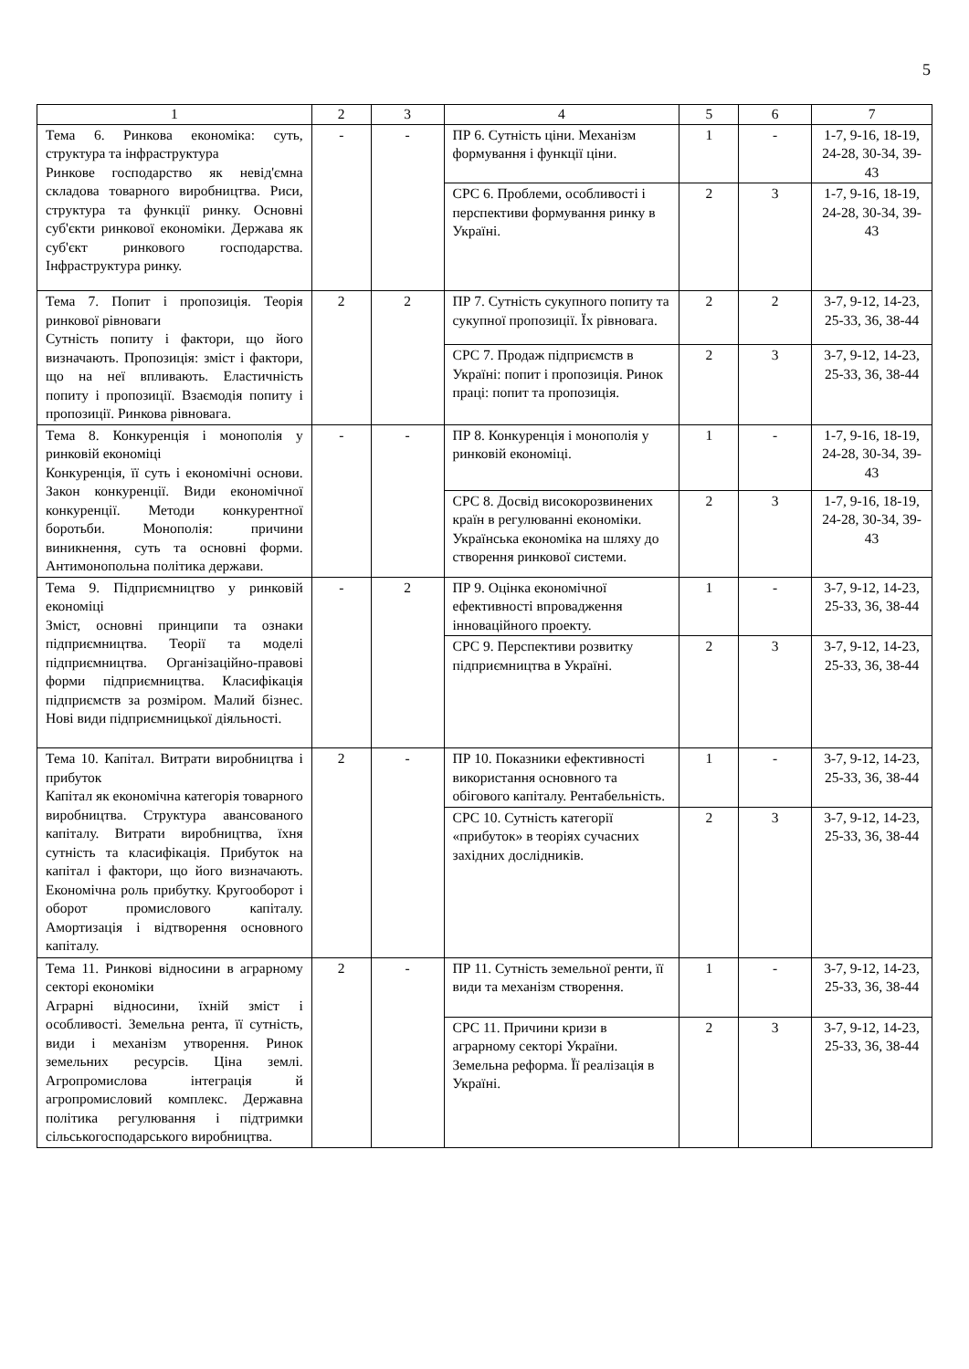5
| 1 | 2 | 3 | 4 | 5 | 6 | 7 |
| --- | --- | --- | --- | --- | --- | --- |
| Тема 6. Ринкова економіка: суть, структура та інфраструктура Ринкове господарство як невід'ємна складова товарного виробництва. Риси, структура та функції ринку. Основні суб'єкти ринкової економіки. Держава як суб'єкт ринкового господарства. Інфраструктура ринку. | - | - | ПР 6. Сутність ціни. Механізм формування і функції ціни. | 1 | - | 1-7, 9-16, 18-19, 24-28, 30-34, 39-43 |
| | | | СРС 6. Проблеми, особливості і перспективи формування ринку в Україні. | 2 | 3 | 1-7, 9-16, 18-19, 24-28, 30-34, 39-43 |
| Тема 7. Попит і пропозиція. Теорія ринкової рівноваги Сутність попиту і фактори, що його визначають. Пропозиція: зміст і фактори, що на неї впливають. Еластичність попиту і пропозиції. Взаємодія попиту і пропозиції. Ринкова рівновага. | 2 | 2 | ПР 7. Сутність сукупного попиту та сукупної пропозиції. Їх рівновага. | 2 | 2 | 3-7, 9-12, 14-23, 25-33, 36, 38-44 |
| | | | СРС 7. Продаж підприємств в Україні: попит і пропозиція. Ринок праці: попит та пропозиція. | 2 | 3 | 3-7, 9-12, 14-23, 25-33, 36, 38-44 |
| Тема 8. Конкуренція і монополія у ринковій економіці Конкуренція, її суть і економічні основи. Закон конкуренції. Види економічної конкуренції. Методи конкурентної боротьби. Монополія: причини виникнення, суть та основні форми. Антимонопольна політика держави. | - | - | ПР 8. Конкуренція і монополія у ринковій економіці. | 1 | - | 1-7, 9-16, 18-19, 24-28, 30-34, 39-43 |
| | | | СРС 8. Досвід високорозвинених країн в регулюванні економіки. Українська економіка на шляху до створення ринкової системи. | 2 | 3 | 1-7, 9-16, 18-19, 24-28, 30-34, 39-43 |
| Тема 9. Підприємництво у ринковій економіці Зміст, основні принципи та ознаки підприємництва. Теорії та моделі підприємництва. Організаційно-правові форми підприємництва. Класифікація підприємств за розміром. Малий бізнес. Нові види підприємницької діяльності. | - | 2 | ПР 9. Оцінка економічної ефективності впровадження інноваційного проекту. | 1 | - | 3-7, 9-12, 14-23, 25-33, 36, 38-44 |
| | | | СРС 9. Перспективи розвитку підприємництва в Україні. | 2 | 3 | 3-7, 9-12, 14-23, 25-33, 36, 38-44 |
| Тема 10. Капітал. Витрати виробництва і прибуток Капітал як економічна категорія товарного виробництва. Структура авансованого капіталу. Витрати виробництва, їхня сутність та класифікація. Прибуток на капітал і фактори, що його визначають. Економічна роль прибутку. Кругооборот і оборот промислового капіталу. Амортизація і відтворення основного капіталу. | 2 | - | ПР 10. Показники ефективності використання основного та обігового капіталу. Рентабельність. | 1 | - | 3-7, 9-12, 14-23, 25-33, 36, 38-44 |
| | | | СРС 10. Сутність категорії «прибуток» в теоріях сучасних західних дослідників. | 2 | 3 | 3-7, 9-12, 14-23, 25-33, 36, 38-44 |
| Тема 11. Ринкові відносини в аграрному секторі економіки Аграрні відносини, їхній зміст і особливості. Земельна рента, її сутність, види і механізм утворення. Ринок земельних ресурсів. Ціна землі. Агропромислова інтеграція й агропромисловий комплекс. Державна політика регулювання і підтримки сільськогосподарського виробництва. | 2 | - | ПР 11. Сутність земельної ренти, її види та механізм створення. | 1 | - | 3-7, 9-12, 14-23, 25-33, 36, 38-44 |
| | | | СРС 11. Причини кризи в аграрному секторі України. Земельна реформа. Її реалізація в Україні. | 2 | 3 | 3-7, 9-12, 14-23, 25-33, 36, 38-44 |